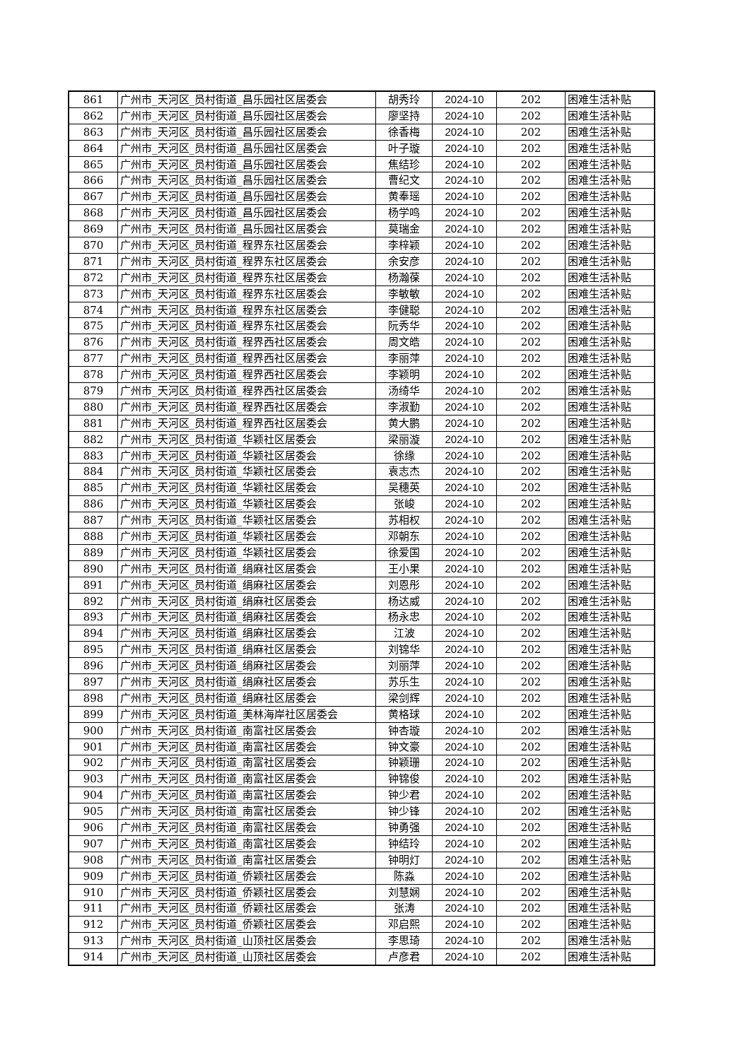| 861 | 广州市_天河区_员村街道_昌乐园社区居委会 | 胡秀玲 | 2024-10 | 202 | 困难生活补贴 |
| 862 | 广州市_天河区_员村街道_昌乐园社区居委会 | 廖坚持 | 2024-10 | 202 | 困难生活补贴 |
| 863 | 广州市_天河区_员村街道_昌乐园社区居委会 | 徐香梅 | 2024-10 | 202 | 困难生活补贴 |
| 864 | 广州市_天河区_员村街道_昌乐园社区居委会 | 叶子璇 | 2024-10 | 202 | 困难生活补贴 |
| 865 | 广州市_天河区_员村街道_昌乐园社区居委会 | 焦结珍 | 2024-10 | 202 | 困难生活补贴 |
| 866 | 广州市_天河区_员村街道_昌乐园社区居委会 | 曹纪文 | 2024-10 | 202 | 困难生活补贴 |
| 867 | 广州市_天河区_员村街道_昌乐园社区居委会 | 黄奉瑶 | 2024-10 | 202 | 困难生活补贴 |
| 868 | 广州市_天河区_员村街道_昌乐园社区居委会 | 杨学鸣 | 2024-10 | 202 | 困难生活补贴 |
| 869 | 广州市_天河区_员村街道_昌乐园社区居委会 | 莫瑞金 | 2024-10 | 202 | 困难生活补贴 |
| 870 | 广州市_天河区_员村街道_程界东社区居委会 | 李梓颖 | 2024-10 | 202 | 困难生活补贴 |
| 871 | 广州市_天河区_员村街道_程界东社区居委会 | 余安彦 | 2024-10 | 202 | 困难生活补贴 |
| 872 | 广州市_天河区_员村街道_程界东社区居委会 | 杨瀚葆 | 2024-10 | 202 | 困难生活补贴 |
| 873 | 广州市_天河区_员村街道_程界东社区居委会 | 李敏敏 | 2024-10 | 202 | 困难生活补贴 |
| 874 | 广州市_天河区_员村街道_程界东社区居委会 | 李健聪 | 2024-10 | 202 | 困难生活补贴 |
| 875 | 广州市_天河区_员村街道_程界东社区居委会 | 阮秀华 | 2024-10 | 202 | 困难生活补贴 |
| 876 | 广州市_天河区_员村街道_程界西社区居委会 | 周文皓 | 2024-10 | 202 | 困难生活补贴 |
| 877 | 广州市_天河区_员村街道_程界西社区居委会 | 李丽萍 | 2024-10 | 202 | 困难生活补贴 |
| 878 | 广州市_天河区_员村街道_程界西社区居委会 | 李颖明 | 2024-10 | 202 | 困难生活补贴 |
| 879 | 广州市_天河区_员村街道_程界西社区居委会 | 汤绮华 | 2024-10 | 202 | 困难生活补贴 |
| 880 | 广州市_天河区_员村街道_程界西社区居委会 | 李淑勤 | 2024-10 | 202 | 困难生活补贴 |
| 881 | 广州市_天河区_员村街道_程界西社区居委会 | 黄大鹏 | 2024-10 | 202 | 困难生活补贴 |
| 882 | 广州市_天河区_员村街道_华颖社区居委会 | 梁丽漩 | 2024-10 | 202 | 困难生活补贴 |
| 883 | 广州市_天河区_员村街道_华颖社区居委会 | 徐缘 | 2024-10 | 202 | 困难生活补贴 |
| 884 | 广州市_天河区_员村街道_华颖社区居委会 | 袁志杰 | 2024-10 | 202 | 困难生活补贴 |
| 885 | 广州市_天河区_员村街道_华颖社区居委会 | 吴穗英 | 2024-10 | 202 | 困难生活补贴 |
| 886 | 广州市_天河区_员村街道_华颖社区居委会 | 张峻 | 2024-10 | 202 | 困难生活补贴 |
| 887 | 广州市_天河区_员村街道_华颖社区居委会 | 苏相权 | 2024-10 | 202 | 困难生活补贴 |
| 888 | 广州市_天河区_员村街道_华颖社区居委会 | 邓朝东 | 2024-10 | 202 | 困难生活补贴 |
| 889 | 广州市_天河区_员村街道_华颖社区居委会 | 徐爱国 | 2024-10 | 202 | 困难生活补贴 |
| 890 | 广州市_天河区_员村街道_绢麻社区居委会 | 王小果 | 2024-10 | 202 | 困难生活补贴 |
| 891 | 广州市_天河区_员村街道_绢麻社区居委会 | 刘恩彤 | 2024-10 | 202 | 困难生活补贴 |
| 892 | 广州市_天河区_员村街道_绢麻社区居委会 | 杨达威 | 2024-10 | 202 | 困难生活补贴 |
| 893 | 广州市_天河区_员村街道_绢麻社区居委会 | 杨永忠 | 2024-10 | 202 | 困难生活补贴 |
| 894 | 广州市_天河区_员村街道_绢麻社区居委会 | 江波 | 2024-10 | 202 | 困难生活补贴 |
| 895 | 广州市_天河区_员村街道_绢麻社区居委会 | 刘锦华 | 2024-10 | 202 | 困难生活补贴 |
| 896 | 广州市_天河区_员村街道_绢麻社区居委会 | 刘丽萍 | 2024-10 | 202 | 困难生活补贴 |
| 897 | 广州市_天河区_员村街道_绢麻社区居委会 | 苏乐生 | 2024-10 | 202 | 困难生活补贴 |
| 898 | 广州市_天河区_员村街道_绢麻社区居委会 | 梁剑辉 | 2024-10 | 202 | 困难生活补贴 |
| 899 | 广州市_天河区_员村街道_美林海岸社区居委会 | 黄格球 | 2024-10 | 202 | 困难生活补贴 |
| 900 | 广州市_天河区_员村街道_南富社区居委会 | 钟杏璇 | 2024-10 | 202 | 困难生活补贴 |
| 901 | 广州市_天河区_员村街道_南富社区居委会 | 钟文豪 | 2024-10 | 202 | 困难生活补贴 |
| 902 | 广州市_天河区_员村街道_南富社区居委会 | 钟颖珊 | 2024-10 | 202 | 困难生活补贴 |
| 903 | 广州市_天河区_员村街道_南富社区居委会 | 钟锦俊 | 2024-10 | 202 | 困难生活补贴 |
| 904 | 广州市_天河区_员村街道_南富社区居委会 | 钟少君 | 2024-10 | 202 | 困难生活补贴 |
| 905 | 广州市_天河区_员村街道_南富社区居委会 | 钟少锋 | 2024-10 | 202 | 困难生活补贴 |
| 906 | 广州市_天河区_员村街道_南富社区居委会 | 钟勇强 | 2024-10 | 202 | 困难生活补贴 |
| 907 | 广州市_天河区_员村街道_南富社区居委会 | 钟结玲 | 2024-10 | 202 | 困难生活补贴 |
| 908 | 广州市_天河区_员村街道_南富社区居委会 | 钟明灯 | 2024-10 | 202 | 困难生活补贴 |
| 909 | 广州市_天河区_员村街道_侨颖社区居委会 | 陈淼 | 2024-10 | 202 | 困难生活补贴 |
| 910 | 广州市_天河区_员村街道_侨颖社区居委会 | 刘慧娴 | 2024-10 | 202 | 困难生活补贴 |
| 911 | 广州市_天河区_员村街道_侨颖社区居委会 | 张涛 | 2024-10 | 202 | 困难生活补贴 |
| 912 | 广州市_天河区_员村街道_侨颖社区居委会 | 邓启熙 | 2024-10 | 202 | 困难生活补贴 |
| 913 | 广州市_天河区_员村街道_山顶社区居委会 | 李思琦 | 2024-10 | 202 | 困难生活补贴 |
| 914 | 广州市_天河区_员村街道_山顶社区居委会 | 卢彦君 | 2024-10 | 202 | 困难生活补贴 |